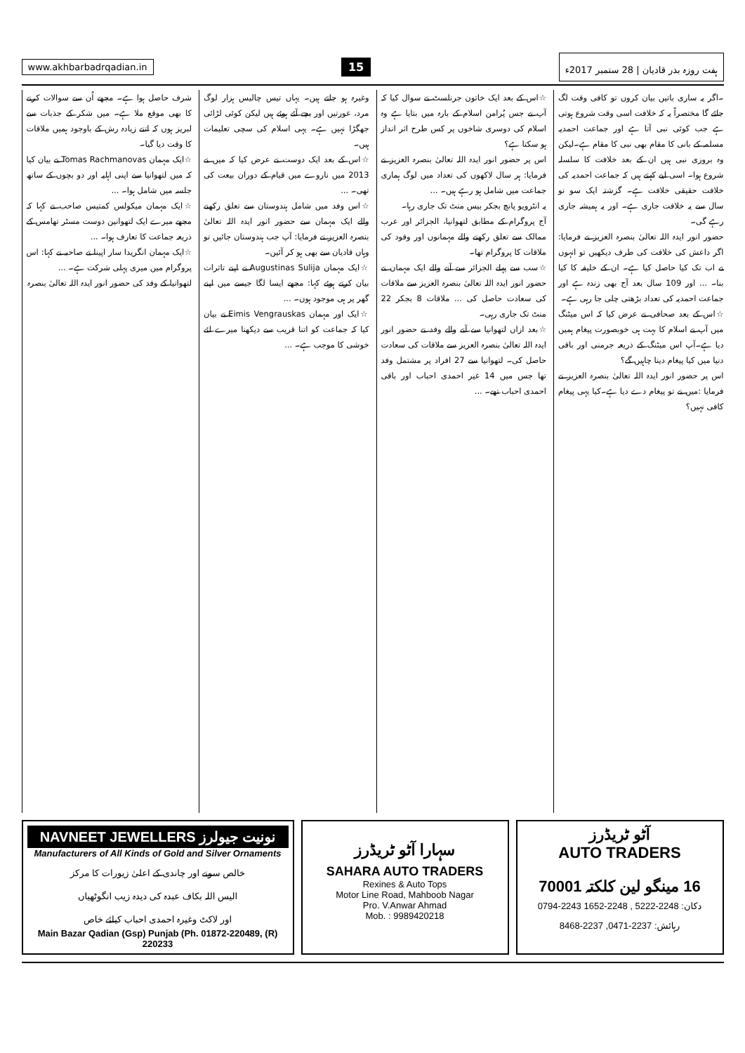www.akhbarbadrqadian.in
15
ہفت روزہ بدر قادیان | 28 ستمبر 2017ء
۔اگر یہ ساری باتیں بیان کروں تو کافی وقت لگ جائے گا مختصراً یہ کہ خلافت اسی وقت شروع ہوتی ہے جب کوئی نبی آتا ہے اور جماعت احمدیہ مسلمہ کے بانی کا مقام بھی نبی کا مقام ہے۔لیکن وہ بروزی نبی ہیں ان کے بعد خلافت کا سلسلہ شروع ہوا۔ اسی لیے کہتے ہیں کہ جماعت احمدیہ کی خلافت حقیقی خلافت ہے۔ گزشتہ ایک سو نو سال سے یہ خلافت جاری ہے۔ اور یہ ہمیشہ جاری رہے گی۔
حضور انور ایدہ اللہ تعالیٰ بنصرہ العزیز نے فرمایا: اگر داعش کی خلافت کی طرف دیکھیں تو انہوں نے اب تک کیا حاصل کیا ہے۔ ان کے خلیفہ کا کیا بنا۔ ... اور 109 سال بعد آج بھی زندہ ہے اور جماعت احمدیہ کی تعداد بڑھتی چلی جا رہی ہے۔
☆اس کے بعد صحافی نے عرض کیا کہ اس میٹنگ میں آپ نے اسلام کا بہت ہی خوبصورت پیغام ہمیں دیا ہے۔آپ اس میٹنگ کے ذریعہ جرمنی اور باقی دنیا میں کیا پیغام دینا چاہیں گے؟
اس پر حضور انور ایدہ اللہ تعالیٰ بنصرہ العزیز نے فرمایا :میں نے تو پیغام دے دیا ہے۔کیا یہی پیغام کافی نہیں؟
☆اس کے بعد ایک خاتون جرنلسٹ نے سوال کیا کہ آپ نے جس پُرامن اسلام کے بارہ میں بتایا ہے وہ اسلام کی دوسری شاخوں پر کس طرح اثر انداز ہو سکتا ہے؟
اس پر حضور انور ایدہ اللہ تعالیٰ بنصرہ العزیز نے فرمایا: ہر سال لاکھوں کی تعداد میں لوگ ہماری جماعت میں شامل ہو رہے ہیں۔ ...
یہ انٹرویو پانچ بجکر بیس منٹ تک جاری رہا۔
آج پروگرام کے مطابق لتھوانیا، الجزائر اور عرب ممالک سے تعلق رکھنے والے مہمانوں اور وفود کی ملاقات کا پروگرام تھا۔
☆سب سے پہلے الجزائر سے آنے والے ایک مہمان نے حضور انور ایدہ اللہ تعالیٰ بنصرہ العزیز سے ملاقات کی سعادت حاصل کی ... ملاقات 8 بجکر 22 منٹ تک جاری رہی۔
☆بعد ازاں لتھوانیا سے آنے والے وفد نے حضور انور ایدہ اللہ تعالیٰ بنصرہ العزیز سے ملاقات کی سعادت حاصل کی۔ لتھوانیا سے 27 افراد پر مشتمل وفد تھا جس میں 14 غیر احمدی احباب اور باقی احمدی احباب تھے۔ ...
وغیرہ ہو جاتے ہیں۔ یہاں تیس چالیس ہزار لوگ مرد، عورتیں اور بچے آئے ہوئے ہیں لیکن کوئی لڑائی جھگڑا نہیں ہے۔ یہی اسلام کی سچی تعلیمات ہیں۔
☆اس کے بعد ایک دوست نے عرض کیا کہ میں نے 2013 میں ناروے میں قیام کے دوران بیعت کی تھی۔ ...
☆اس وفد میں شامل ہندوستان سے تعلق رکھنے والے ایک مہمان سے حضور انور ایدہ اللہ تعالیٰ بنصرہ العزیز نے فرمایا: آپ جب ہندوستان جائیں تو وہاں قادیان سے بھی ہو کر آئیں۔
☆ایک مہمان Augustinas Sulija نے اپنے تاثرات بیان کرتے ہوئے کہا: مجھے ایسا لگا جیسے میں اپنے گھر پر ہی موجود ہوں۔ ...
☆ایک اور مہمان Eimis Vengrauskas نے بیان کیا کہ جماعت کو اتنا قریب سے دیکھنا میرے لئے خوشی کا موجب ہے۔ ...
شرف حاصل ہوا ہے۔ مجھے اُن سے سوالات کرنے کا بھی موقع ملا ہے۔ میں شکر کے جذبات سے لبریز ہوں کہ اتنے زیادہ رش کے باوجود ہمیں ملاقات کا وقت دیا گیا۔
☆ایک مہمان Tomas Rachmanovas نے بیان کیا کہ میں لتھوانیا سے اپنی اہلیہ اور دو بچوں کے ساتھ جلسہ میں شامل ہوا۔ ...
☆ایک مہمان میکولس کمتیس صاحب نے کہا کہ مجھے میرے ایک لتھوانین دوست مسٹر تھامس کے ذریعہ جماعت کا تعارف ہوا۔ ...
☆ایک مہمان انگریدا سار اپینا تے صاحبہ نے کہا: اس پروگرام میں میری پہلی شرکت ہے۔ ...
لتھوانیا کے وفد کی حضور انور ایدہ اللہ تعالیٰ بنصرہ
آٹو ٹریڈرز
AUTO TRADERS
16 مینگو لین کلکتہ 70001
دکان: 2248-5222 , 2248-1652 2243-0794
رہائش: 2237-0471, 2237-8468
سہارا آٹو ٹریڈرز
SAHARA AUTO TRADERS
Rexines & Auto Tops
Motor Line Road, Mahboob Nagar
Pro. V.Anwar Ahmad
Mob. : 9989420218
NAVNEET JEWELLERS نونیت جیولرز
Manufacturers of All Kinds of Gold and Silver Ornaments
خالص سونے اور چاندی کے اعلیٰ زیورات کا مرکز
الیس اللہ بکاف عبدہ کی دیدہ زیب انگوٹھیاں
اور لاکٹ وغیرہ احمدی احباب کیلئے خاص
Main Bazar Qadian (Gsp) Punjab (Ph. 01872-220489, (R) 220233